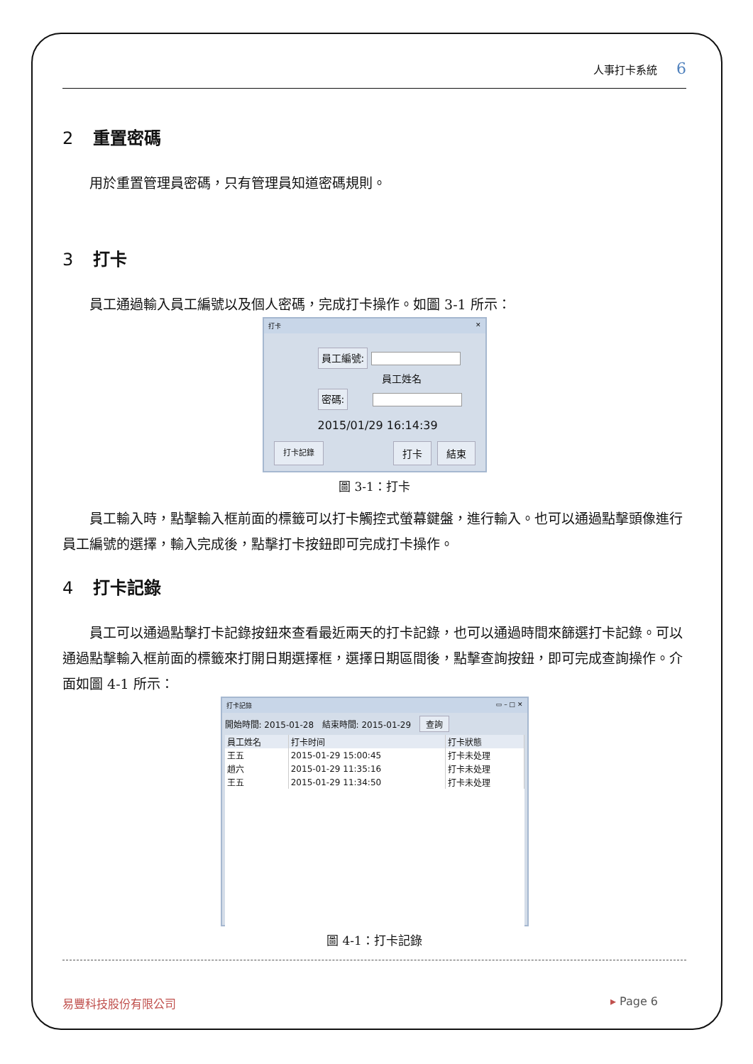人事打卡系統 6
2 重置密碼
用於重置管理員密碼，只有管理員知道密碼規則。
3 打卡
員工通過輸入員工編號以及個人密碼，完成打卡操作。如圖 3-1 所示：
打卡 ✕
員工編號:
員工姓名
密碼:
2015/01/29 16:14:39
打卡記錄 打卡 結束
圖 3-1：打卡
員工輸入時，點擊輸入框前面的標籤可以打卡觸控式螢幕鍵盤，進行輸入。也可以通過點擊頭像進行員工編號的選擇，輸入完成後，點擊打卡按鈕即可完成打卡操作。
4 打卡記錄
員工可以通過點擊打卡記錄按鈕來查看最近兩天的打卡記錄，也可以通過時間來篩選打卡記錄。可以通過點擊輸入框前面的標籤來打開日期選擇框，選擇日期區間後，點擊查詢按鈕，即可完成查詢操作。介面如圖 4-1 所示：
打卡記錄 ▭ – □ ✕
開始時間: 2015-01-28 結束時間: 2015-01-29 查詢
| 員工姓名 | 打卡时间 | 打卡狀態 |
| --- | --- | --- |
| 王五 | 2015-01-29 15:00:45 | 打卡未处理 |
| 趙六 | 2015-01-29 11:35:16 | 打卡未处理 |
| 王五 | 2015-01-29 11:34:50 | 打卡未处理 |
圖 4-1：打卡記錄
易豐科技股份有限公司 ▸ Page 6